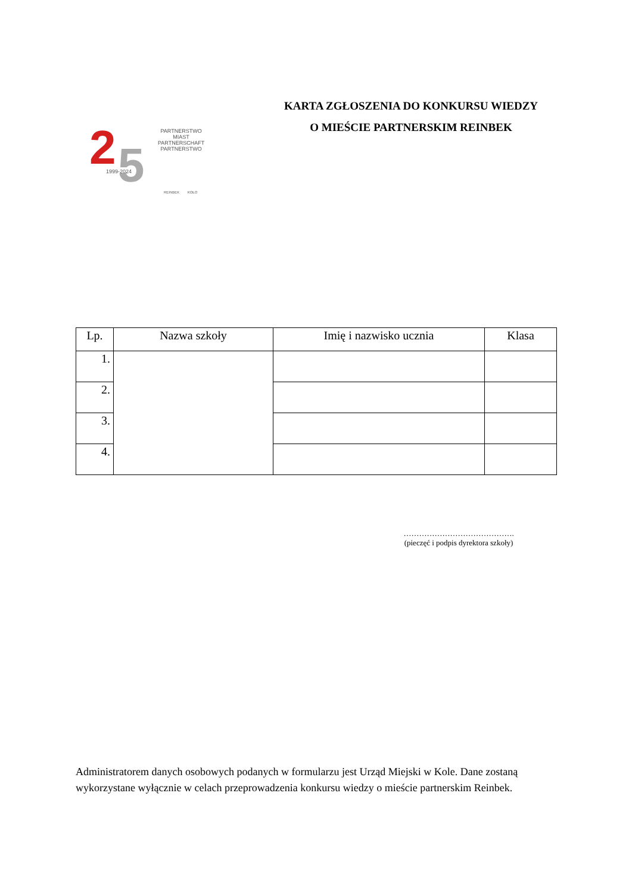2
5
PARTNERSTWO
MIAST
PARTNERSCHAFT
PARTNERSTWO
1999-2024
REINBEK KOŁO
KARTA ZGŁOSZENIA DO KONKURSU WIEDZY
O MIEŚCIE PARTNERSKIM REINBEK
| Lp. | Nazwa szkoły | Imię i nazwisko ucznia | Klasa |
| --- | --- | --- | --- |
| 1. | | | |
| 2. | | | |
| 3. | | | |
| 4. | | | |
…………………………………….
(pieczęć i podpis dyrektora szkoły)
Administratorem danych osobowych podanych w formularzu jest Urząd Miejski w Kole. Dane zostaną wykorzystane wyłącznie w celach przeprowadzenia konkursu wiedzy o mieście partnerskim Reinbek.